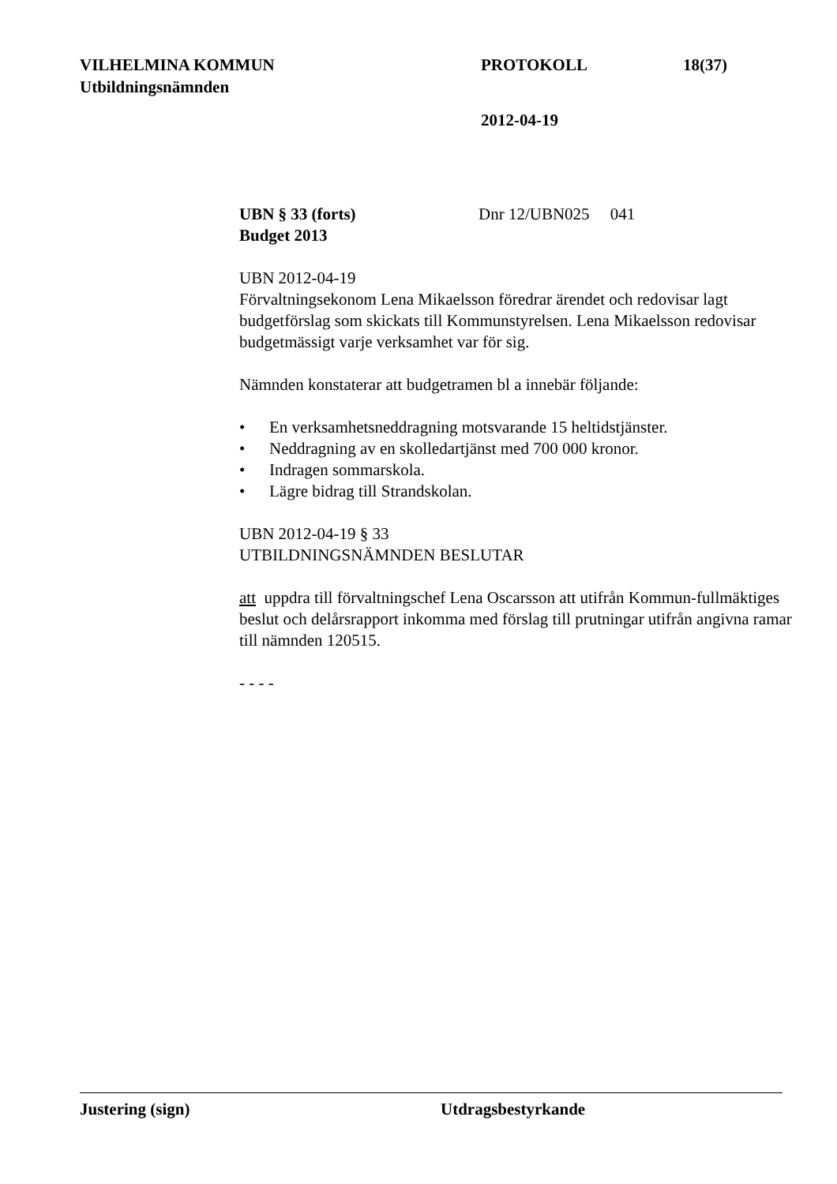VILHELMINA KOMMUN PROTOKOLL 18(37)
Utbildningsnämnden
2012-04-19
UBN § 33 (forts)
Budget 2013
Dnr 12/UBN025 041
UBN 2012-04-19
Förvaltningsekonom Lena Mikaelsson föredrar ärendet och redovisar lagt budgetförslag som skickats till Kommunstyrelsen. Lena Mikaelsson redovisar budgetmässigt varje verksamhet var för sig.
Nämnden konstaterar att budgetramen bl a innebär följande:
• En verksamhetsneddragning motsvarande 15 heltidstjänster.
• Neddragning av en skolledartjänst med 700 000 kronor.
• Indragen sommarskola.
• Lägre bidrag till Strandskolan.
UBN 2012-04-19 § 33
UTBILDNINGSNÄMNDEN BESLUTAR
att uppdra till förvaltningschef Lena Oscarsson att utifrån Kommun-fullmäktiges beslut och delårsrapport inkomma med förslag till prutningar utifrån angivna ramar till nämnden 120515.
- - - -
Justering (sign) Utdragsbestyrkande